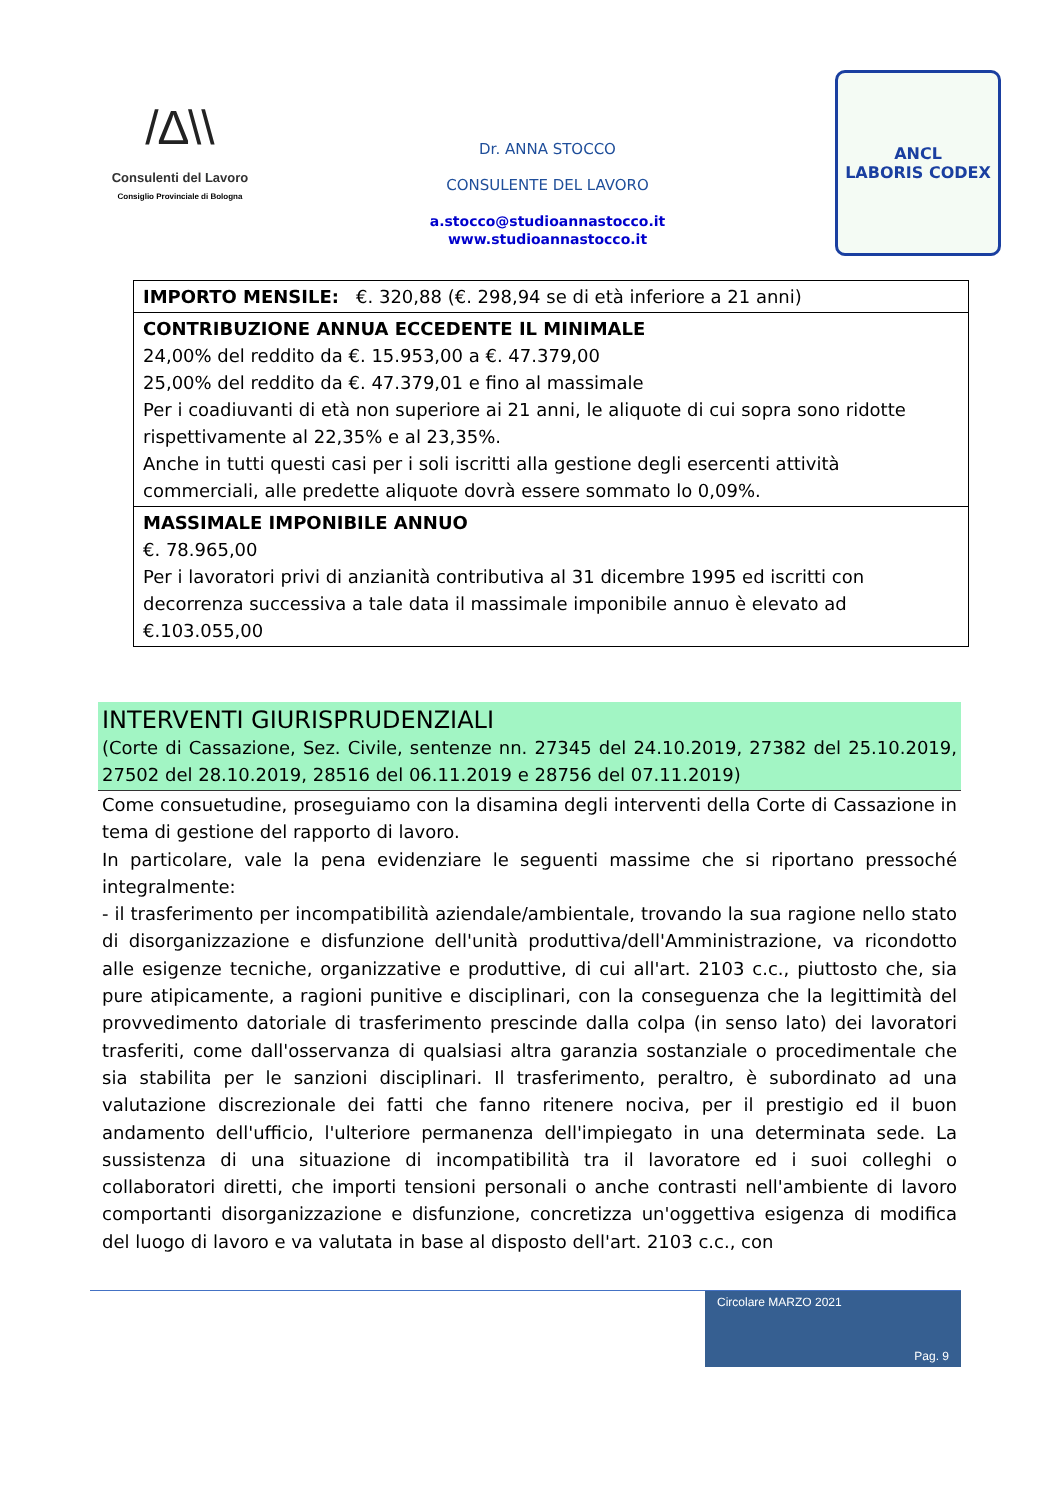/∆\\
Consulenti del Lavoro
Consiglio Provinciale di Bologna
Dr. ANNA STOCCO
CONSULENTE DEL LAVORO
a.stocco@studioannastocco.it
www.studioannastocco.it
ANCL
LABORIS CODEX
| IMPORTO MENSILE: €. 320,88 (€. 298,94 se di età inferiore a 21 anni) |
| CONTRIBUZIONE ANNUA ECCEDENTE IL MINIMALE 24,00% del reddito da €. 15.953,00 a €. 47.379,00 25,00% del reddito da €. 47.379,01 e fino al massimale Per i coadiuvanti di età non superiore ai 21 anni, le aliquote di cui sopra sono ridotte rispettivamente al 22,35% e al 23,35%. Anche in tutti questi casi per i soli iscritti alla gestione degli esercenti attività commerciali, alle predette aliquote dovrà essere sommato lo 0,09%. |
| MASSIMALE IMPONIBILE ANNUO €. 78.965,00 Per i lavoratori privi di anzianità contributiva al 31 dicembre 1995 ed iscritti con decorrenza successiva a tale data il massimale imponibile annuo è elevato ad €.103.055,00 |
INTERVENTI GIURISPRUDENZIALI
(Corte di Cassazione, Sez. Civile, sentenze nn. 27345 del 24.10.2019, 27382 del 25.10.2019, 27502 del 28.10.2019, 28516 del 06.11.2019 e 28756 del 07.11.2019)
Come consuetudine, proseguiamo con la disamina degli interventi della Corte di Cassazione in tema di gestione del rapporto di lavoro.
In particolare, vale la pena evidenziare le seguenti massime che si riportano pressoché integralmente:
- il trasferimento per incompatibilità aziendale/ambientale, trovando la sua ragione nello stato di disorganizzazione e disfunzione dell'unità produttiva/dell'Amministrazione, va ricondotto alle esigenze tecniche, organizzative e produttive, di cui all'art. 2103 c.c., piuttosto che, sia pure atipicamente, a ragioni punitive e disciplinari, con la conseguenza che la legittimità del provvedimento datoriale di trasferimento prescinde dalla colpa (in senso lato) dei lavoratori trasferiti, come dall'osservanza di qualsiasi altra garanzia sostanziale o procedimentale che sia stabilita per le sanzioni disciplinari. Il trasferimento, peraltro, è subordinato ad una valutazione discrezionale dei fatti che fanno ritenere nociva, per il prestigio ed il buon andamento dell'ufficio, l'ulteriore permanenza dell'impiegato in una determinata sede. La sussistenza di una situazione di incompatibilità tra il lavoratore ed i suoi colleghi o collaboratori diretti, che importi tensioni personali o anche contrasti nell'ambiente di lavoro comportanti disorganizzazione e disfunzione, concretizza un'oggettiva esigenza di modifica del luogo di lavoro e va valutata in base al disposto dell'art. 2103 c.c., con
Circolare MARZO 2021
Pag. 9